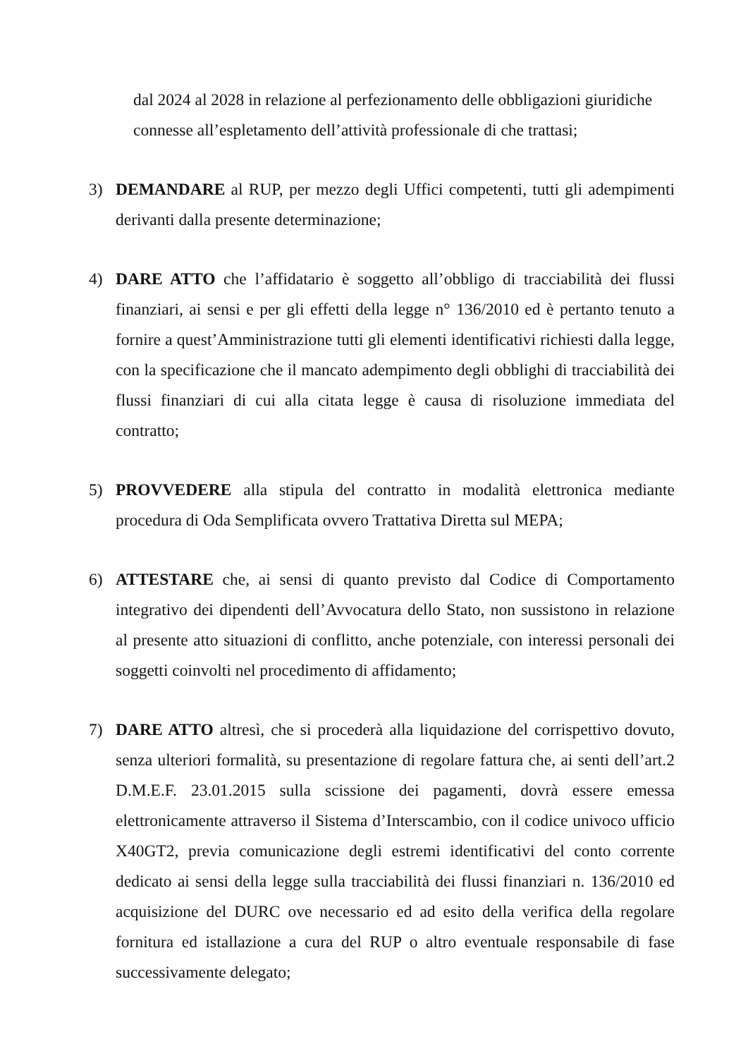dal 2024 al 2028 in relazione al perfezionamento delle obbligazioni giuridiche connesse all’espletamento dell’attività professionale di che trattasi;
3) DEMANDARE al RUP, per mezzo degli Uffici competenti, tutti gli adempimenti derivanti dalla presente determinazione;
4) DARE ATTO che l’affidatario è soggetto all’obbligo di tracciabilità dei flussi finanziari, ai sensi e per gli effetti della legge n° 136/2010 ed è pertanto tenuto a fornire a quest’Amministrazione tutti gli elementi identificativi richiesti dalla legge, con la specificazione che il mancato adempimento degli obblighi di tracciabilità dei flussi finanziari di cui alla citata legge è causa di risoluzione immediata del contratto;
5) PROVVEDERE alla stipula del contratto in modalità elettronica mediante procedura di Oda Semplificata ovvero Trattativa Diretta sul MEPA;
6) ATTESTARE che, ai sensi di quanto previsto dal Codice di Comportamento integrativo dei dipendenti dell’Avvocatura dello Stato, non sussistono in relazione al presente atto situazioni di conflitto, anche potenziale, con interessi personali dei soggetti coinvolti nel procedimento di affidamento;
7) DARE ATTO altresì, che si procederà alla liquidazione del corrispettivo dovuto, senza ulteriori formalità, su presentazione di regolare fattura che, ai senti dell’art.2 D.M.E.F. 23.01.2015 sulla scissione dei pagamenti, dovrà essere emessa elettronicamente attraverso il Sistema d’Interscambio, con il codice univoco ufficio X40GT2, previa comunicazione degli estremi identificativi del conto corrente dedicato ai sensi della legge sulla tracciabilità dei flussi finanziari n. 136/2010 ed acquisizione del DURC ove necessario ed ad esito della verifica della regolare fornitura ed istallazione a cura del RUP o altro eventuale responsabile di fase successivamente delegato;